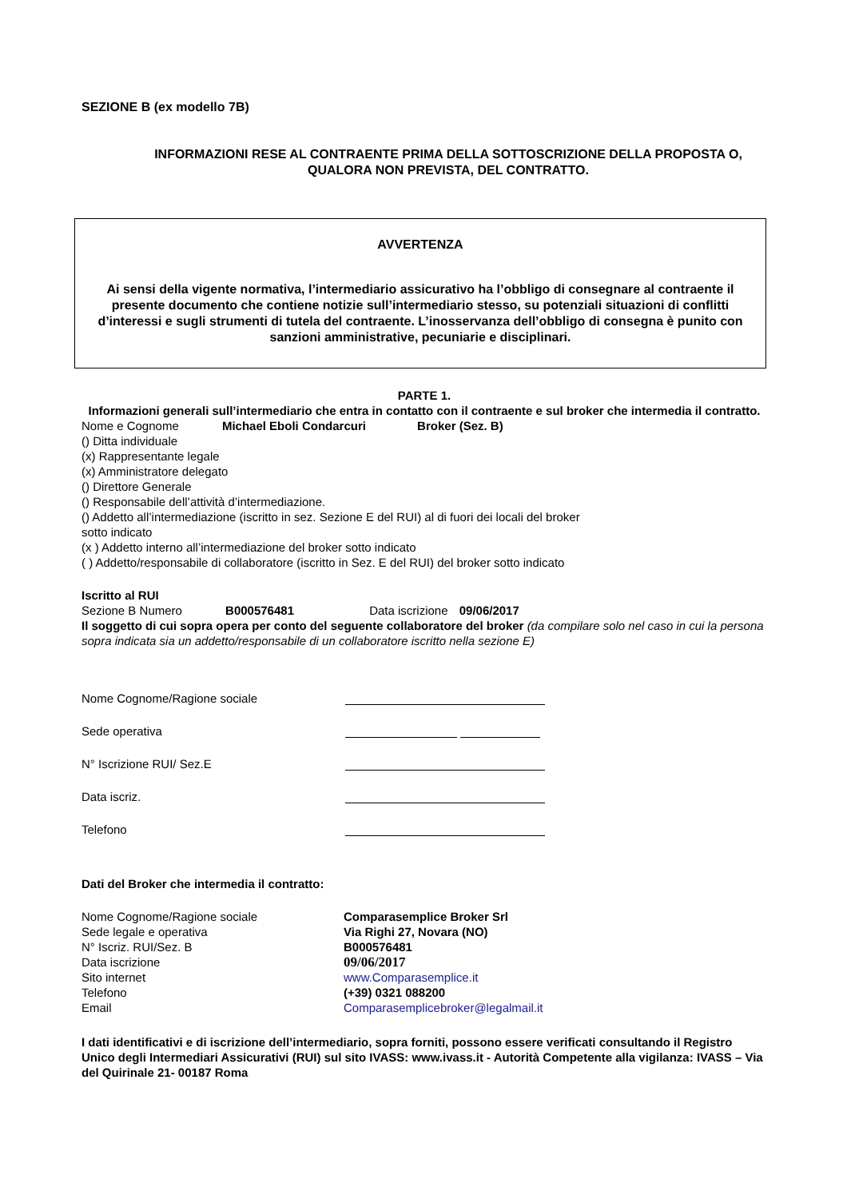SEZIONE B (ex modello 7B)
INFORMAZIONI RESE AL CONTRAENTE PRIMA DELLA SOTTOSCRIZIONE DELLA PROPOSTA O, QUALORA NON PREVISTA, DEL CONTRATTO.
AVVERTENZA
Ai sensi della vigente normativa, l’intermediario assicurativo ha l’obbligo di consegnare al contraente il presente documento che contiene notizie sull’intermediario stesso, su potenziali situazioni di conflitti d’interessi e sugli strumenti di tutela del contraente. L’inosservanza dell’obbligo di consegna è punito con sanzioni amministrative, pecuniarie e disciplinari.
PARTE 1.
Informazioni generali sull’intermediario che entra in contatto con il contraente e sul broker che intermedia il contratto.
Nome e Cognome Michael Eboli Condarcuri Broker (Sez. B)
() Ditta individuale
(x) Rappresentante legale
(x) Amministratore delegato
() Direttore Generale
() Responsabile dell’attività d’intermediazione.
() Addetto all’intermediazione (iscritto in sez. Sezione E del RUI) al di fuori dei locali del broker
sotto indicato
(x ) Addetto interno all’intermediazione del broker sotto indicato
( ) Addetto/responsabile di collaboratore (iscritto in Sez. E del RUI) del broker sotto indicato
Iscritto al RUI
Sezione B Numero B000576481 Data iscrizione 09/06/2017
Il soggetto di cui sopra opera per conto del seguente collaboratore del broker (da compilare solo nel caso in cui la persona sopra indicata sia un addetto/responsabile di un collaboratore iscritto nella sezione E)
Nome Cognome/Ragione sociale
Sede operativa
N° Iscrizione RUI/ Sez.E
Data iscriz.
Telefono
Dati del Broker che intermedia il contratto:
Nome Cognome/Ragione sociale Comparasemplice Broker Srl
Sede legale e operativa Via Righi 27, Novara (NO)
N° Iscriz. RUI/Sez. B B000576481
Data iscrizione 09/06/2017
Sito internet www.Comparasemplice.it
Telefono (+39) 0321 088200
Email Comparasemplicebroker@legalmail.it
I dati identificativi e di iscrizione dell’intermediario, sopra forniti, possono essere verificati consultando il Registro Unico degli Intermediari Assicurativi (RUI) sul sito IVASS: www.ivass.it - Autorità Competente alla vigilanza: IVASS – Via del Quirinale 21- 00187 Roma